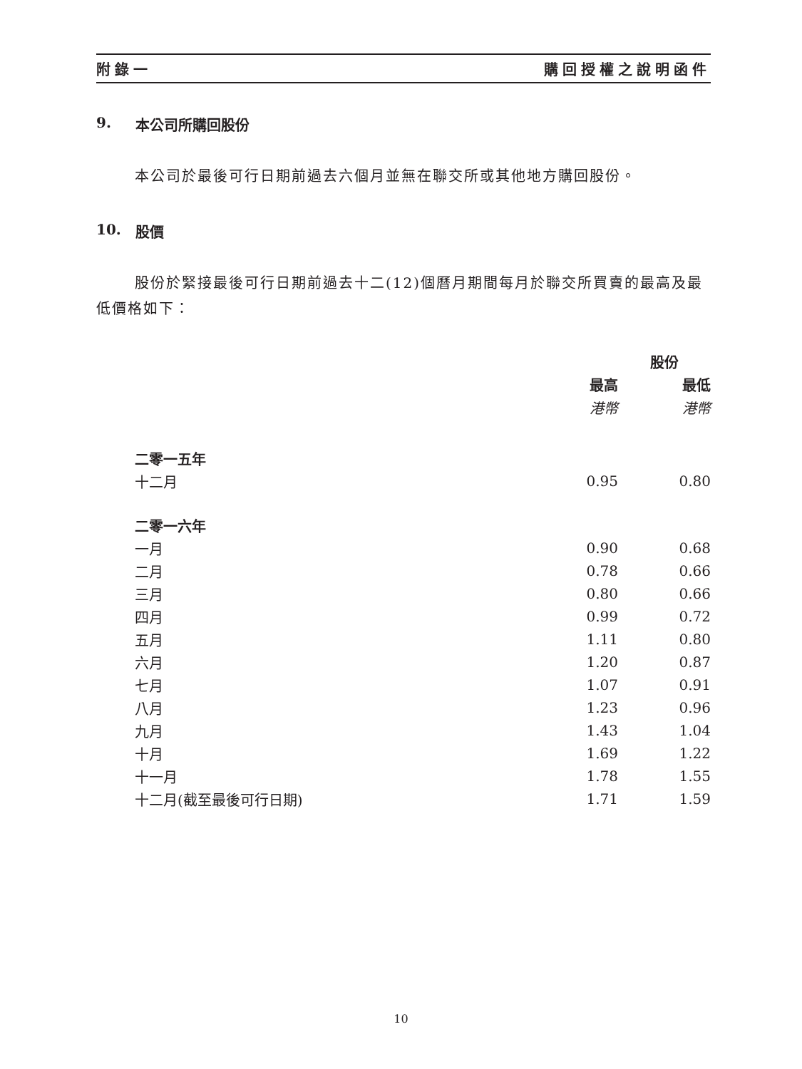附錄一 購回授權之說明函件
9. 本公司所購回股份
本公司於最後可行日期前過去六個月並無在聯交所或其他地方購回股份。
10. 股價
股份於緊接最後可行日期前過去十二(12)個曆月期間每月於聯交所買賣的最高及最低價格如下：
| | 股份 | |
| --- | --- | --- |
| | 最高 | 最低 |
| | 港幣 | 港幣 |
| 二零一五年 | | |
| 十二月 | 0.95 | 0.80 |
| 二零一六年 | | |
| 一月 | 0.90 | 0.68 |
| 二月 | 0.78 | 0.66 |
| 三月 | 0.80 | 0.66 |
| 四月 | 0.99 | 0.72 |
| 五月 | 1.11 | 0.80 |
| 六月 | 1.20 | 0.87 |
| 七月 | 1.07 | 0.91 |
| 八月 | 1.23 | 0.96 |
| 九月 | 1.43 | 1.04 |
| 十月 | 1.69 | 1.22 |
| 十一月 | 1.78 | 1.55 |
| 十二月(截至最後可行日期) | 1.71 | 1.59 |
10